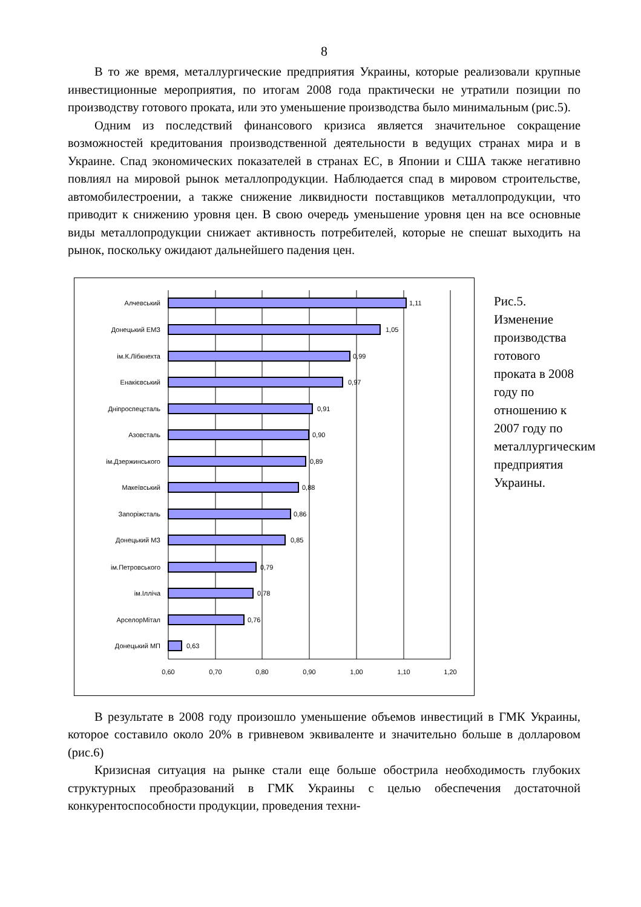8
В то же время, металлургические предприятия Украины, которые реализовали крупные инвестиционные мероприятия, по итогам 2008 года практически не утратили позиции по производству готового проката, или это уменьшение производства было минимальным (рис.5).
Одним из последствий финансового кризиса является значительное сокращение возможностей кредитования производственной деятельности в ведущих странах мира и в Украине. Спад экономических показателей в странах ЕС, в Японии и США также негативно повлиял на мировой рынок металлопродукции. Наблюдается спад в мировом строительстве, автомобилестроении, а также снижение ликвидности поставщиков металлопродукции, что приводит к снижению уровня цен. В свою очередь уменьшение уровня цен на все основные виды металлопродукции снижает активность потребителей, которые не спешат выходить на рынок, поскольку ожидают дальнейшего падения цен.
Алчевський
Донецький ЕМЗ
ім.К.Лібкнехта
Енакієвський
Дніпроспецсталь
Азовсталь
ім.Дзержинського
Макеївський
Запоріжсталь
Донецький МЗ
ім.Петровського
ім.Ілліча
АрселорМітал
Донецький МП
1,11
1,05
0,99
0,97
0,91
0,90
0,89
0,88
0,86
0,85
0,79
0,78
0,76
0,63
0,60
0,70
0,80
0,90
1,00
1,10
1,20
Рис.5. Изменение производства готового проката в 2008 году по отношению к 2007 году по металлургическим предприятия Украины.
В результате в 2008 году произошло уменьшение объемов инвестиций в ГМК Украины, которое составило около 20% в гривневом эквиваленте и значительно больше в долларовом (рис.6)
Кризисная ситуация на рынке стали еще больше обострила необходимость глубоких структурных преобразований в ГМК Украины с целью обеспечения достаточной конкурентоспособности продукции, проведения техни-